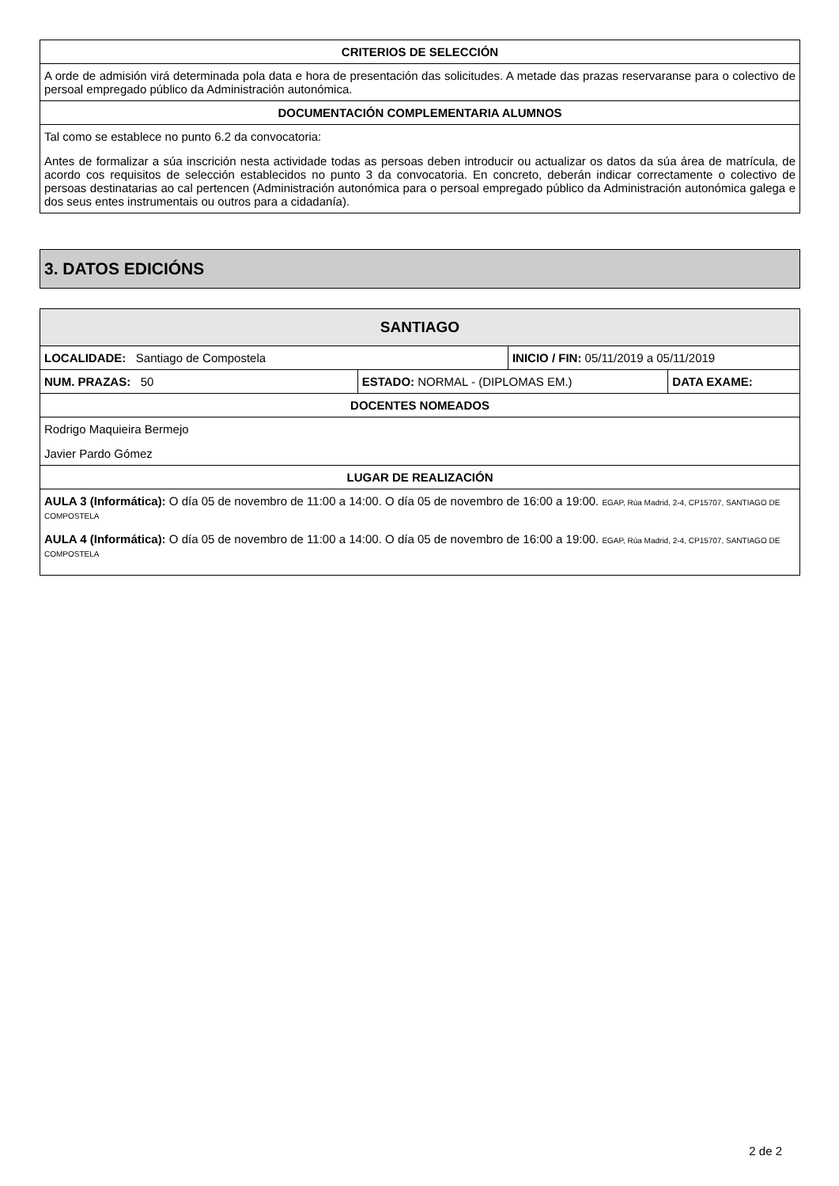| CRITERIOS DE SELECCIÓN |
| --- |
| A orde de admisión virá determinada pola data e hora de presentación das solicitudes. A metade das prazas reservaranse para o colectivo de persoal empregado público da Administración autonómica. |
| DOCUMENTACIÓN COMPLEMENTARIA ALUMNOS |
| Tal como se establece no punto 6.2 da convocatoria: Antes de formalizar a súa inscrición nesta actividade todas as persoas deben introducir ou actualizar os datos da súa área de matrícula, de acordo cos requisitos de selección establecidos no punto 3 da convocatoria. En concreto, deberán indicar correctamente o colectivo de persoas destinatarias ao cal pertencen (Administración autonómica para o persoal empregado público da Administración autonómica galega e dos seus entes instrumentais ou outros para a cidadanía). |
3. DATOS EDICIÓNS
| SANTIAGO | | | |
| --- | --- | --- | --- |
| LOCALIDADE: Santiago de Compostela | | INICIO / FIN: 05/11/2019 a 05/11/2019 | |
| NUM. PRAZAS: 50 | ESTADO: NORMAL - (DIPLOMAS EM.) | | DATA EXAME: |
| DOCENTES NOMEADOS | | | |
| Rodrigo Maquieira Bermejo Javier Pardo Gómez | | | |
| LUGAR DE REALIZACIÓN | | | |
| AULA 3 (Informática): O día 05 de novembro de 11:00 a 14:00. O día 05 de novembro de 16:00 a 19:00. EGAP, Rúa Madrid, 2-4, CP15707, SANTIAGO DE COMPOSTELA AULA 4 (Informática): O día 05 de novembro de 11:00 a 14:00. O día 05 de novembro de 16:00 a 19:00. EGAP, Rúa Madrid, 2-4, CP15707, SANTIAGO DE COMPOSTELA | | | |
2 de 2